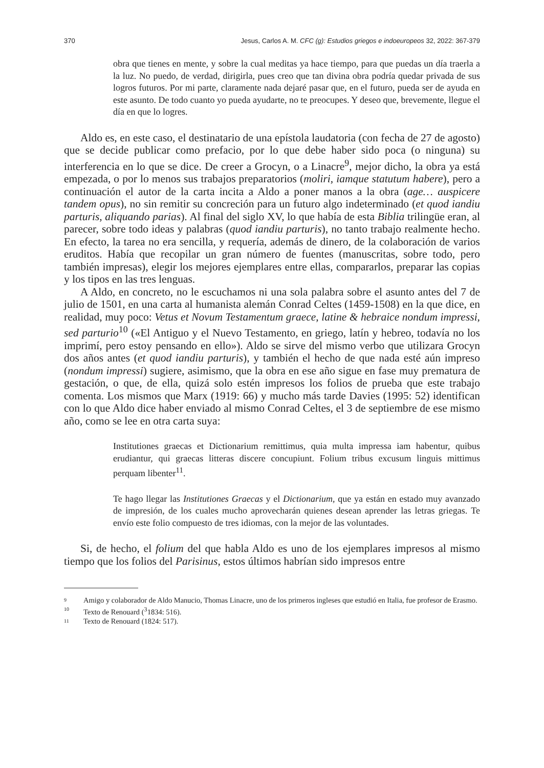370 Jesus, Carlos A. M. CFC (g): Estudios griegos e indoeuropeos 32, 2022: 367-379
obra que tienes en mente, y sobre la cual meditas ya hace tiempo, para que puedas un día traerla a la luz. No puedo, de verdad, dirigirla, pues creo que tan divina obra podría quedar privada de sus logros futuros. Por mi parte, claramente nada dejaré pasar que, en el futuro, pueda ser de ayuda en este asunto. De todo cuanto yo pueda ayudarte, no te preocupes. Y deseo que, brevemente, llegue el día en que lo logres.
Aldo es, en este caso, el destinatario de una epístola laudatoria (con fecha de 27 de agosto) que se decide publicar como prefacio, por lo que debe haber sido poca (o ninguna) su interferencia en lo que se dice. De creer a Grocyn, o a Linacre<sup>9</sup>, mejor dicho, la obra ya está empezada, o por lo menos sus trabajos preparatorios (moliri, iamque statutum habere), pero a continuación el autor de la carta incita a Aldo a poner manos a la obra (age… auspicere tandem opus), no sin remitir su concreción para un futuro algo indeterminado (et quod iandiu parturis, aliquando parias). Al final del siglo XV, lo que había de esta Biblia trilingüe eran, al parecer, sobre todo ideas y palabras (quod iandiu parturis), no tanto trabajo realmente hecho. En efecto, la tarea no era sencilla, y requería, además de dinero, de la colaboración de varios eruditos. Había que recopilar un gran número de fuentes (manuscritas, sobre todo, pero también impresas), elegir los mejores ejemplares entre ellas, compararlos, preparar las copias y los tipos en las tres lenguas.
A Aldo, en concreto, no le escuchamos ni una sola palabra sobre el asunto antes del 7 de julio de 1501, en una carta al humanista alemán Conrad Celtes (1459-1508) en la que dice, en realidad, muy poco: Vetus et Novum Testamentum graece, latine & hebraice nondum impressi, sed parturio<sup>10</sup> («El Antiguo y el Nuevo Testamento, en griego, latín y hebreo, todavía no los imprimí, pero estoy pensando en ello»). Aldo se sirve del mismo verbo que utilizara Grocyn dos años antes (et quod iandiu parturis), y también el hecho de que nada esté aún impreso (nondum impressi) sugiere, asimismo, que la obra en ese año sigue en fase muy prematura de gestación, o que, de ella, quizá solo estén impresos los folios de prueba que este trabajo comenta. Los mismos que Marx (1919: 66) y mucho más tarde Davies (1995: 52) identifican con lo que Aldo dice haber enviado al mismo Conrad Celtes, el 3 de septiembre de ese mismo año, como se lee en otra carta suya:
Institutiones graecas et Dictionarium remittimus, quia multa impressa iam habentur, quibus erudiantur, qui graecas litteras discere concupiunt. Folium tribus excusum linguis mittimus perquam libenter<sup>11</sup>.
Te hago llegar las Institutiones Graecas y el Dictionarium, que ya están en estado muy avanzado de impresión, de los cuales mucho aprovecharán quienes desean aprender las letras griegas. Te envío este folio compuesto de tres idiomas, con la mejor de las voluntades.
Si, de hecho, el folium del que habla Aldo es uno de los ejemplares impresos al mismo tiempo que los folios del Parisinus, estos últimos habrían sido impresos entre
9 Amigo y colaborador de Aldo Manucio, Thomas Linacre, uno de los primeros ingleses que estudió en Italia, fue profesor de Erasmo.
10 Texto de Renouard (<sup>3</sup>1834: 516).
11 Texto de Renouard (1824: 517).